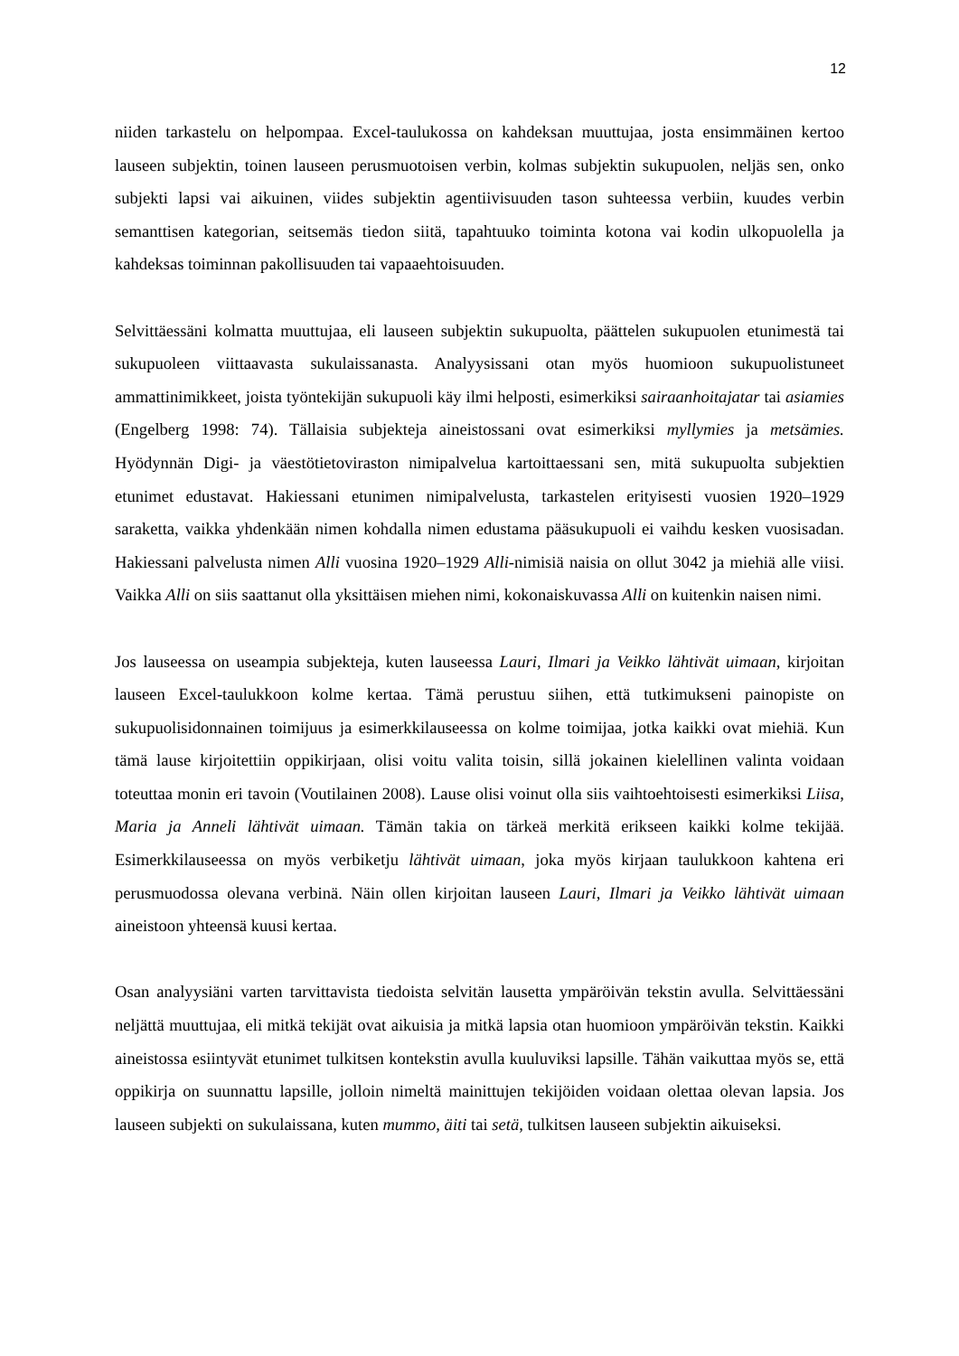12
niiden tarkastelu on helpompaa. Excel-taulukossa on kahdeksan muuttujaa, josta ensimmäinen kertoo lauseen subjektin, toinen lauseen perusmuotoisen verbin, kolmas subjektin sukupuolen, neljäs sen, onko subjekti lapsi vai aikuinen, viides subjektin agentiivisuuden tason suhteessa verbiin, kuudes verbin semanttisen kategorian, seitsemäs tiedon siitä, tapahtuuko toiminta kotona vai kodin ulkopuolella ja kahdeksas toiminnan pakollisuuden tai vapaaehtoisuuden.
Selvittäessäni kolmatta muuttujaa, eli lauseen subjektin sukupuolta, päättelen sukupuolen etunimestä tai sukupuoleen viittaavasta sukulaissanasta. Analyysissani otan myös huomioon sukupuolistuneet ammattinimikkeet, joista työntekijän sukupuoli käy ilmi helposti, esimerkiksi sairaanhoitajatar tai asiamies (Engelberg 1998: 74). Tällaisia subjekteja aineistossani ovat esimerkiksi myllymies ja metsämies. Hyödynnän Digi- ja väestötietoviraston nimipalvelua kartoittaessani sen, mitä sukupuolta subjektien etunimet edustavat. Hakiessani etunimen nimipalvelusta, tarkastelen erityisesti vuosien 1920–1929 saraketta, vaikka yhdenkään nimen kohdalla nimen edustama pääsukupuoli ei vaihdu kesken vuosisadan. Hakiessani palvelusta nimen Alli vuosina 1920–1929 Alli-nimisiä naisia on ollut 3042 ja miehiä alle viisi. Vaikka Alli on siis saattanut olla yksittäisen miehen nimi, kokonaiskuvassa Alli on kuitenkin naisen nimi.
Jos lauseessa on useampia subjekteja, kuten lauseessa Lauri, Ilmari ja Veikko lähtivät uimaan, kirjoitan lauseen Excel-taulukkoon kolme kertaa. Tämä perustuu siihen, että tutkimukseni painopiste on sukupuolisidonnainen toimijuus ja esimerkkilauseessa on kolme toimijaa, jotka kaikki ovat miehiä. Kun tämä lause kirjoitettiin oppikirjaan, olisi voitu valita toisin, sillä jokainen kielellinen valinta voidaan toteuttaa monin eri tavoin (Voutilainen 2008). Lause olisi voinut olla siis vaihtoehtoisesti esimerkiksi Liisa, Maria ja Anneli lähtivät uimaan. Tämän takia on tärkeä merkitä erikseen kaikki kolme tekijää. Esimerkkilauseessa on myös verbiketju lähtivät uimaan, joka myös kirjaan taulukkoon kahtena eri perusmuodossa olevana verbinä. Näin ollen kirjoitan lauseen Lauri, Ilmari ja Veikko lähtivät uimaan aineistoon yhteensä kuusi kertaa.
Osan analyysiäni varten tarvittavista tiedoista selvitän lausetta ympäröivän tekstin avulla. Selvittäessäni neljättä muuttujaa, eli mitkä tekijät ovat aikuisia ja mitkä lapsia otan huomioon ympäröivän tekstin. Kaikki aineistossa esiintyvät etunimet tulkitsen kontekstin avulla kuuluviksi lapsille. Tähän vaikuttaa myös se, että oppikirja on suunnattu lapsille, jolloin nimeltä mainittujen tekijöiden voidaan olettaa olevan lapsia. Jos lauseen subjekti on sukulaissana, kuten mummo, äiti tai setä, tulkitsen lauseen subjektin aikuiseksi.